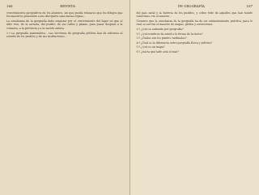166 REVISTA
conocimientos geográficos de los alumnos, sin que pueda tolerarse que los dibujos que los maestros presenten a sus discípulos sean meras copias...
La enseñanza de la geografía debe empezar por el conocimiento del lugar en que el niño vive, de la escuela, del pueblo, de sus calles y plazas, para pasar después a la comarca, a la provincia y a la nación entera.
1.ª La geografía matemática... Las lecciones de geografía política han de referirse al estudio de los pueblos y de sus instituciones...
DE GEOGRAFÍA 167
del país natal y la historia de los pueblos, y sobre todo de aquellos que han tenido relaciones con el nuestro...
Creemos que la enseñanza de la geografía ha de ser eminentemente práctica, para lo cual se servirá el maestro de mapas, globos y excursiones.
1.º ¿Qué se entiende por geografía?
2.º ¿Qué nombres da usted a la forma de la tierra?
3.º ¿Cuáles son los puntos cardinales?
4.º ¿Cuál es la diferencia entre geografía física y política?
5.º ¿Qué es un mapa?
6.º ¿Hacia qué lado está el mar?